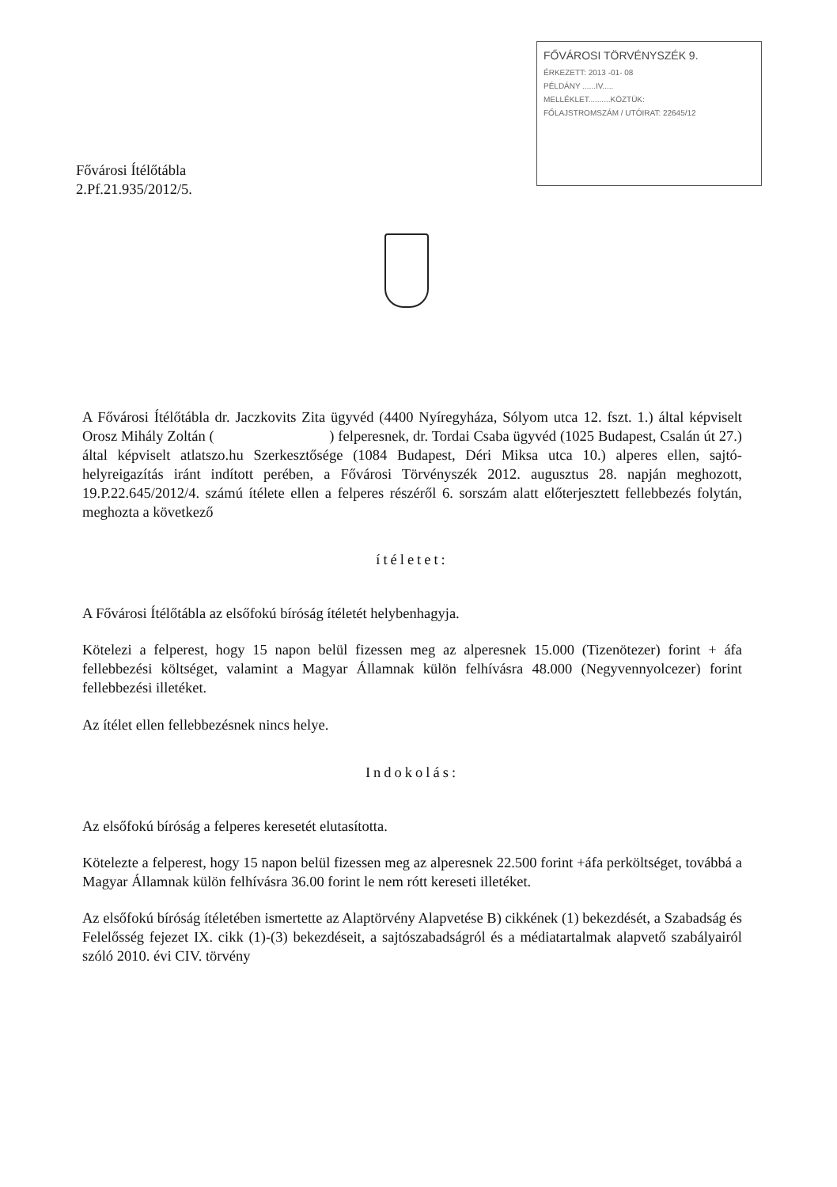FŐVÁROSI TÖRVÉNYSZÉK 9.
ÉRKEZETT: 2013 -01- 08
PÉLDÁNY ......IV.....
MELLÉKLET..........KÖZTÜK:
FŐLAJSTROMSZÁM / UTÓIRAT: 22645/12
Fővárosi Ítélőtábla
2.Pf.21.935/2012/5.
A Fővárosi Ítélőtábla dr. Jaczkovits Zita ügyvéd (4400 Nyíregyháza, Sólyom utca 12. fszt. 1.) által képviselt Orosz Mihály Zoltán ( ) felperesnek, dr. Tordai Csaba ügyvéd (1025 Budapest, Csalán út 27.) által képviselt atlatszo.hu Szerkesztősége (1084 Budapest, Déri Miksa utca 10.) alperes ellen, sajtó-helyreigazítás iránt indított perében, a Fővárosi Törvényszék 2012. augusztus 28. napján meghozott, 19.P.22.645/2012/4. számú ítélete ellen a felperes részéről 6. sorszám alatt előterjesztett fellebbezés folytán, meghozta a következő
ítéletet:
A Fővárosi Ítélőtábla az elsőfokú bíróság ítéletét helybenhagyja.
Kötelezi a felperest, hogy 15 napon belül fizessen meg az alperesnek 15.000 (Tizenötezer) forint + áfa fellebbezési költséget, valamint a Magyar Államnak külön felhívásra 48.000 (Negyvennyolcezer) forint fellebbezési illetéket.
Az ítélet ellen fellebbezésnek nincs helye.
Indokolás:
Az elsőfokú bíróság a felperes keresetét elutasította.
Kötelezte a felperest, hogy 15 napon belül fizessen meg az alperesnek 22.500 forint +áfa perköltséget, továbbá a Magyar Államnak külön felhívásra 36.00 forint le nem rótt kereseti illetéket.
Az elsőfokú bíróság ítéletében ismertette az Alaptörvény Alapvetése B) cikkének (1) bekezdését, a Szabadság és Felelősség fejezet IX. cikk (1)-(3) bekezdéseit, a sajtószabadságról és a médiatartalmak alapvető szabályairól szóló 2010. évi CIV. törvény